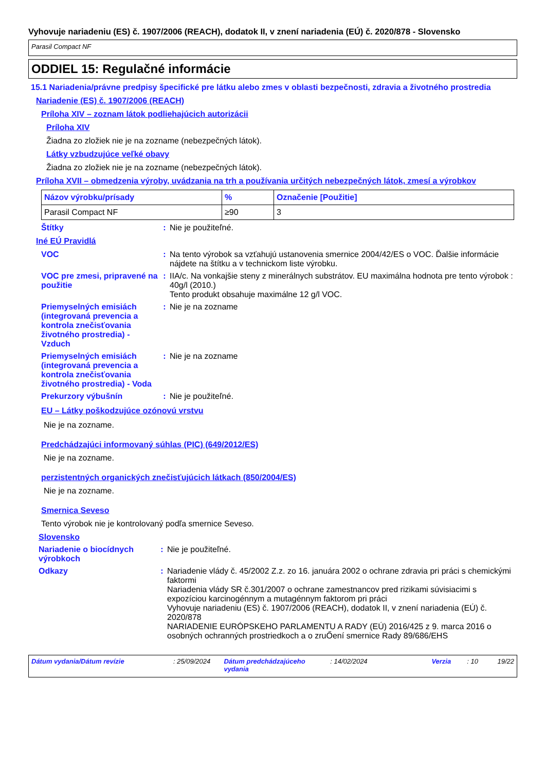Vyhovuje nariadeniu (ES) č. 1907/2006 (REACH), dodatok II, v znení nariadenia (EÚ) č. 2020/878 - Slovensko
Parasil Compact NF
ODDIEL 15: Regulačné informácie
15.1 Nariadenia/právne predpisy špecifické pre látku alebo zmes v oblasti bezpečnosti, zdravia a životného prostredia
Nariadenie (ES) č. 1907/2006 (REACH)
Príloha XIV – zoznam látok podliehajúcich autorizácii
Príloha XIV
Žiadna zo zložiek nie je na zozname (nebezpečných látok).
Látky vzbudzujúce veľké obavy
Žiadna zo zložiek nie je na zozname (nebezpečných látok).
Príloha XVII – obmedzenia výroby, uvádzania na trh a používania určitých nebezpečných látok, zmesí a výrobkov
| Názov výrobku/prísady | % | Označenie [Použitie] |
| --- | --- | --- |
| Parasil Compact NF | ≥90 | 3 |
Štítky : Nie je použiteľné.
Iné EÚ Pravidlá
VOC : Na tento výrobok sa vzťahujú ustanovenia smernice 2004/42/ES o VOC. Ďalšie informácie nájdete na štítku a v technickom liste výrobku.
VOC pre zmesi, pripravené na použitie
: IIA/c. Na vonkajšie steny z minerálnych substrátov. EU maximálna hodnota pre tento výrobok : 40g/l (2010.)
Tento produkt obsahuje maximálne 12 g/l VOC.
Priemyselných emisiách (integrovaná prevencia a kontrola znečisťovania životného prostredia) - Vzduch
: Nie je na zozname
Priemyselných emisiách (integrovaná prevencia a kontrola znečisťovania životného prostredia) - Voda
: Nie je na zozname
Prekurzory výbušnín : Nie je použiteľné.
EU – Látky poškodzujúce ozónovú vrstvu
Nie je na zozname.
Predchádzajúci informovaný súhlas (PIC) (649/2012/ES)
Nie je na zozname.
perzistentných organických znečisťujúcich látkach (850/2004/ES)
Nie je na zozname.
Smernica Seveso
Tento výrobok nie je kontrolovaný podľa smernice Seveso.
Slovensko
Nariadenie o biocídnych výrobkoch
: Nie je použiteľné.
Odkazy : Nariadenie vlády č. 45/2002 Z.z. zo 16. januára 2002 o ochrane zdravia pri práci s chemickými faktormi
Nariadenia vlády SR č.301/2007 o ochrane zamestnancov pred rizikami súvisiacimi s expozíciou karcinogénnym a mutagénnym faktorom pri práci
Vyhovuje nariadeniu (ES) č. 1907/2006 (REACH), dodatok II, v znení nariadenia (EÚ) č. 2020/878
NARIADENIE EURÓPSKEHO PARLAMENTU A RADY (EÚ) 2016/425 z 9. marca 2016 o osobných ochranných prostriedkoch a o zruŐení smernice Rady 89/686/EHS
Dátum vydania/Dátum revízie: 25/09/2024 Dátum predchádzajúceho vydania: 14/02/2024 Verzia: 10 19/22